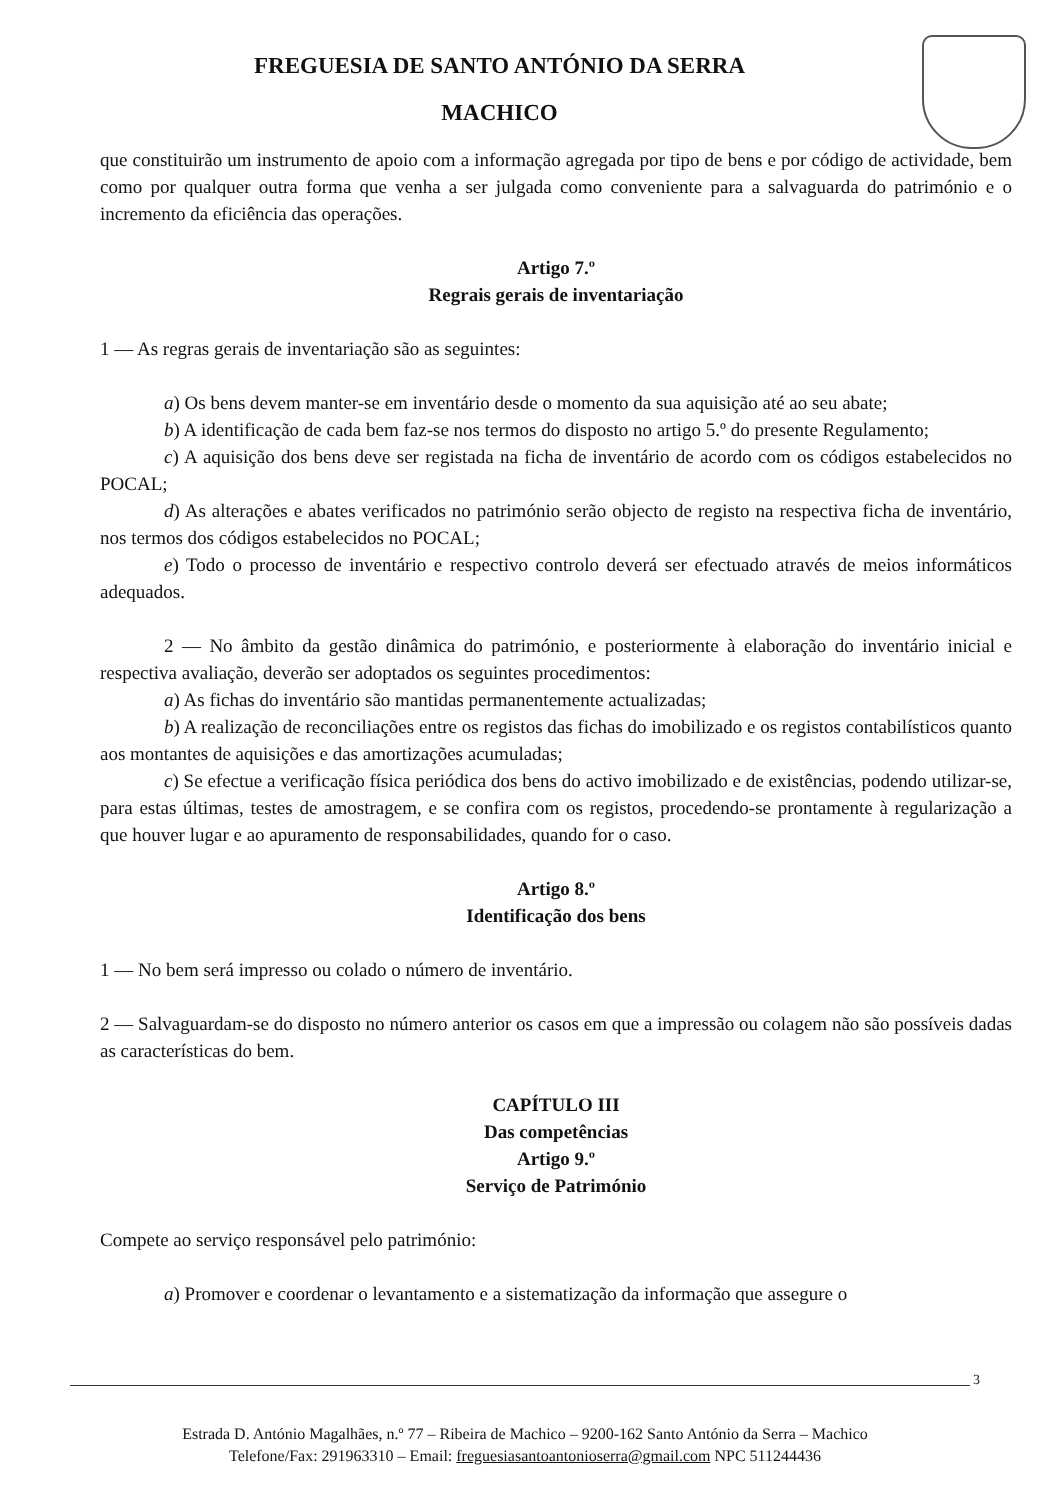FREGUESIA DE SANTO ANTÓNIO DA SERRA
MACHICO
que constituirão um instrumento de apoio com a informação agregada por tipo de bens e por código de actividade, bem como por qualquer outra forma que venha a ser julgada como conveniente para a salvaguarda do património e o incremento da eficiência das operações.
Artigo 7.º
Regrais gerais de inventariação
1 — As regras gerais de inventariação são as seguintes:
a) Os bens devem manter-se em inventário desde o momento da sua aquisição até ao seu abate;
b) A identificação de cada bem faz-se nos termos do disposto no artigo 5.º do presente Regulamento;
c) A aquisição dos bens deve ser registada na ficha de inventário de acordo com os códigos estabelecidos no POCAL;
d) As alterações e abates verificados no património serão objecto de registo na respectiva ficha de inventário, nos termos dos códigos estabelecidos no POCAL;
e) Todo o processo de inventário e respectivo controlo deverá ser efectuado através de meios informáticos adequados.
2 — No âmbito da gestão dinâmica do património, e posteriormente à elaboração do inventário inicial e respectiva avaliação, deverão ser adoptados os seguintes procedimentos:
a) As fichas do inventário são mantidas permanentemente actualizadas;
b) A realização de reconciliações entre os registos das fichas do imobilizado e os registos contabilísticos quanto aos montantes de aquisições e das amortizações acumuladas;
c) Se efectue a verificação física periódica dos bens do activo imobilizado e de existências, podendo utilizar-se, para estas últimas, testes de amostragem, e se confira com os registos, procedendo-se prontamente à regularização a que houver lugar e ao apuramento de responsabilidades, quando for o caso.
Artigo 8.º
Identificação dos bens
1 — No bem será impresso ou colado o número de inventário.
2 — Salvaguardam-se do disposto no número anterior os casos em que a impressão ou colagem não são possíveis dadas as características do bem.
CAPÍTULO III
Das competências
Artigo 9.º
Serviço de Património
Compete ao serviço responsável pelo património:
a) Promover e coordenar o levantamento e a sistematização da informação que assegure o
3
Estrada D. António Magalhães, n.º 77 – Ribeira de Machico – 9200-162 Santo António da Serra – Machico
Telefone/Fax: 291963310 – Email: freguesiasantoantonioserra@gmail.com NPC 511244436